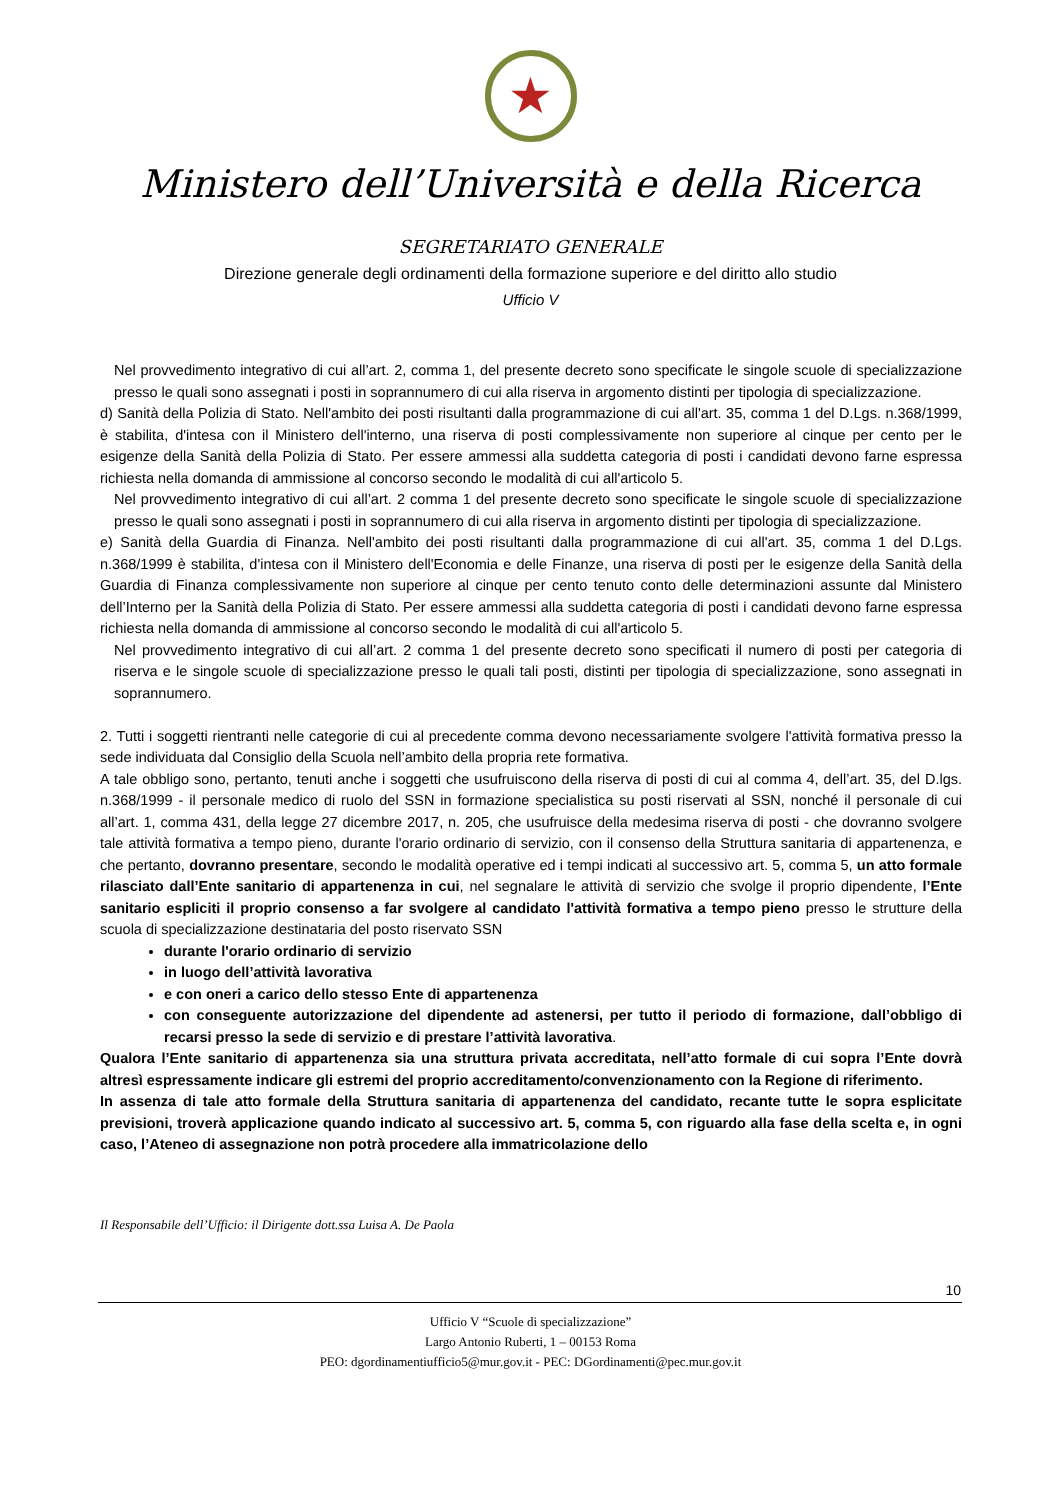★
Ministero dell’Università e della Ricerca
SEGRETARIATO GENERALE
Direzione generale degli ordinamenti della formazione superiore e del diritto allo studio
Ufficio V
Nel provvedimento integrativo di cui all’art. 2, comma 1, del presente decreto sono specificate le singole scuole di specializzazione presso le quali sono assegnati i posti in soprannumero di cui alla riserva in argomento distinti per tipologia di specializzazione.
d) Sanità della Polizia di Stato. Nell'ambito dei posti risultanti dalla programmazione di cui all'art. 35, comma 1 del D.Lgs. n.368/1999, è stabilita, d'intesa con il Ministero dell'interno, una riserva di posti complessivamente non superiore al cinque per cento per le esigenze della Sanità della Polizia di Stato. Per essere ammessi alla suddetta categoria di posti i candidati devono farne espressa richiesta nella domanda di ammissione al concorso secondo le modalità di cui all'articolo 5.
Nel provvedimento integrativo di cui all’art. 2 comma 1 del presente decreto sono specificate le singole scuole di specializzazione presso le quali sono assegnati i posti in soprannumero di cui alla riserva in argomento distinti per tipologia di specializzazione.
e) Sanità della Guardia di Finanza. Nell'ambito dei posti risultanti dalla programmazione di cui all'art. 35, comma 1 del D.Lgs. n.368/1999 è stabilita, d'intesa con il Ministero dell'Economia e delle Finanze, una riserva di posti per le esigenze della Sanità della Guardia di Finanza complessivamente non superiore al cinque per cento tenuto conto delle determinazioni assunte dal Ministero dell’Interno per la Sanità della Polizia di Stato. Per essere ammessi alla suddetta categoria di posti i candidati devono farne espressa richiesta nella domanda di ammissione al concorso secondo le modalità di cui all'articolo 5.
Nel provvedimento integrativo di cui all’art. 2 comma 1 del presente decreto sono specificati il numero di posti per categoria di riserva e le singole scuole di specializzazione presso le quali tali posti, distinti per tipologia di specializzazione, sono assegnati in soprannumero.
2. Tutti i soggetti rientranti nelle categorie di cui al precedente comma devono necessariamente svolgere l'attività formativa presso la sede individuata dal Consiglio della Scuola nell’ambito della propria rete formativa.
A tale obbligo sono, pertanto, tenuti anche i soggetti che usufruiscono della riserva di posti di cui al comma 4, dell’art. 35, del D.lgs. n.368/1999 - il personale medico di ruolo del SSN in formazione specialistica su posti riservati al SSN, nonché il personale di cui all’art. 1, comma 431, della legge 27 dicembre 2017, n. 205, che usufruisce della medesima riserva di posti - che dovranno svolgere tale attività formativa a tempo pieno, durante l'orario ordinario di servizio, con il consenso della Struttura sanitaria di appartenenza, e che pertanto, dovranno presentare, secondo le modalità operative ed i tempi indicati al successivo art. 5, comma 5, un atto formale rilasciato dall’Ente sanitario di appartenenza in cui, nel segnalare le attività di servizio che svolge il proprio dipendente, l’Ente sanitario espliciti il proprio consenso a far svolgere al candidato l'attività formativa a tempo pieno presso le strutture della scuola di specializzazione destinataria del posto riservato SSN
durante l'orario ordinario di servizio
in luogo dell’attività lavorativa
e con oneri a carico dello stesso Ente di appartenenza
con conseguente autorizzazione del dipendente ad astenersi, per tutto il periodo di formazione, dall’obbligo di recarsi presso la sede di servizio e di prestare l’attività lavorativa.
Qualora l’Ente sanitario di appartenenza sia una struttura privata accreditata, nell’atto formale di cui sopra l’Ente dovrà altresì espressamente indicare gli estremi del proprio accreditamento/convenzionamento con la Regione di riferimento.
In assenza di tale atto formale della Struttura sanitaria di appartenenza del candidato, recante tutte le sopra esplicitate previsioni, troverà applicazione quando indicato al successivo art. 5, comma 5, con riguardo alla fase della scelta e, in ogni caso, l’Ateneo di assegnazione non potrà procedere alla immatricolazione dello
Il Responsabile dell’Ufficio: il Dirigente dott.ssa Luisa A. De Paola
10
Ufficio V “Scuole di specializzazione”
Largo Antonio Ruberti, 1 – 00153 Roma
PEO: dgordinamentiufficio5@mur.gov.it - PEC: DGordinamenti@pec.mur.gov.it